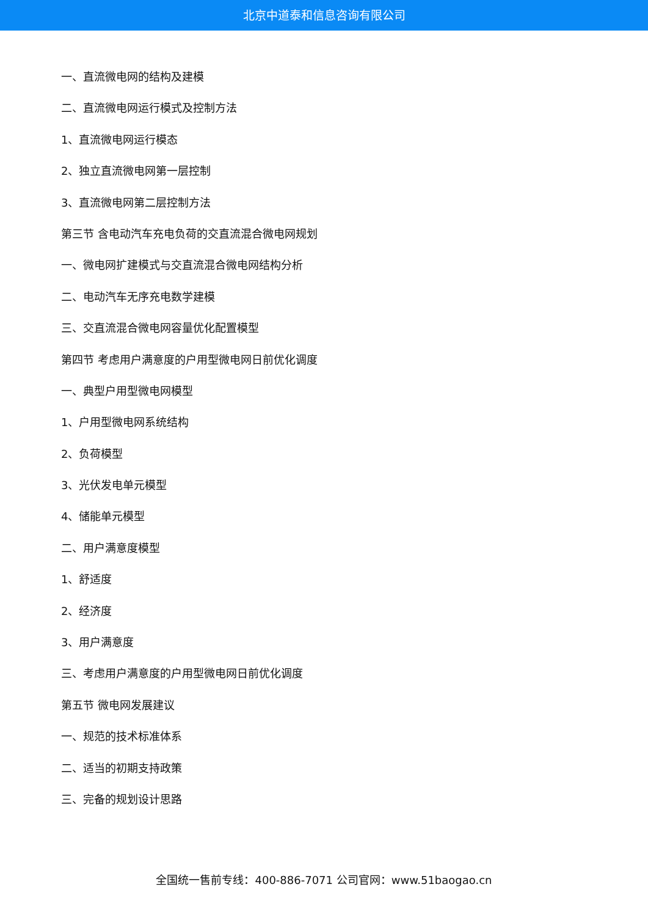北京中道泰和信息咨询有限公司
一、直流微电网的结构及建模
二、直流微电网运行模式及控制方法
1、直流微电网运行模态
2、独立直流微电网第一层控制
3、直流微电网第二层控制方法
第三节 含电动汽车充电负荷的交直流混合微电网规划
一、微电网扩建模式与交直流混合微电网结构分析
二、电动汽车无序充电数学建模
三、交直流混合微电网容量优化配置模型
第四节 考虑用户满意度的户用型微电网日前优化调度
一、典型户用型微电网模型
1、户用型微电网系统结构
2、负荷模型
3、光伏发电单元模型
4、储能单元模型
二、用户满意度模型
1、舒适度
2、经济度
3、用户满意度
三、考虑用户满意度的户用型微电网日前优化调度
第五节 微电网发展建议
一、规范的技术标准体系
二、适当的初期支持政策
三、完备的规划设计思路
全国统一售前专线：400-886-7071 公司官网：www.51baogao.cn